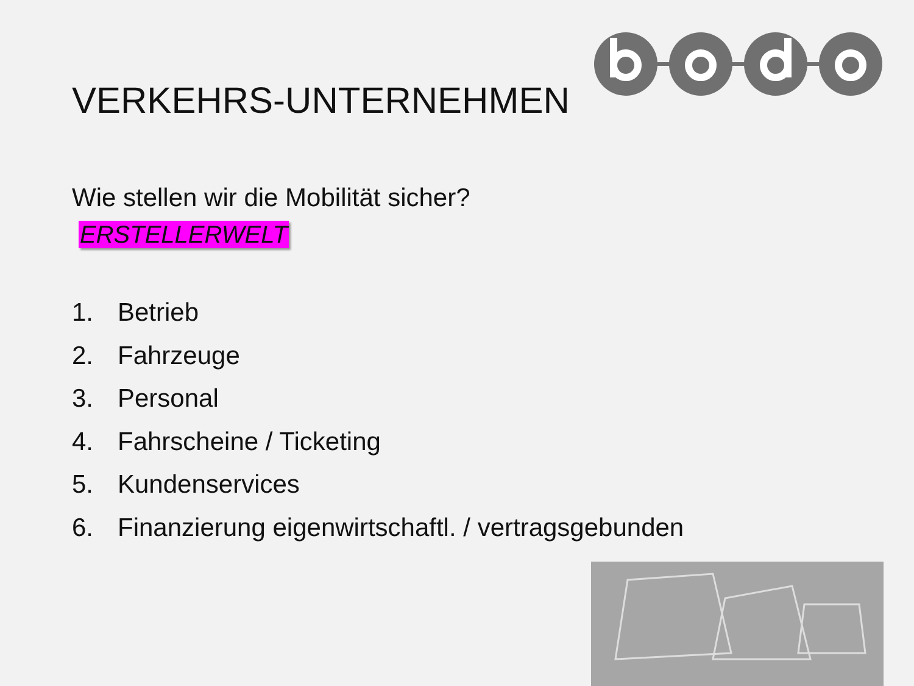VERKEHRS-UNTERNEHMEN
Wie stellen wir die Mobilität sicher?
ERSTELLERWELT
1. Betrieb
2. Fahrzeuge
3. Personal
4. Fahrscheine / Ticketing
5. Kundenservices
6. Finanzierung eigenwirtschaftl. / vertragsgebunden